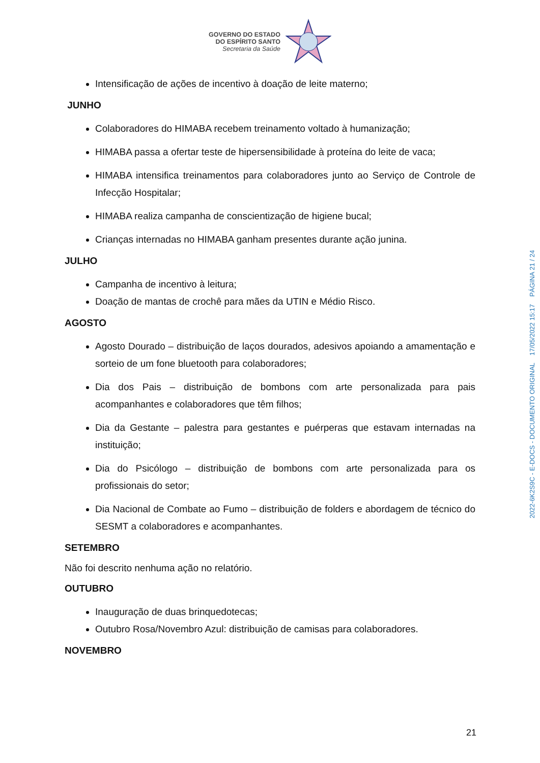GOVERNO DO ESTADO
DO ESPÍRITO SANTO
Secretaria da Saúde
Intensificação de ações de incentivo à doação de leite materno;
JUNHO
Colaboradores do HIMABA recebem treinamento voltado à humanização;
HIMABA passa a ofertar teste de hipersensibilidade à proteína do leite de vaca;
HIMABA intensifica treinamentos para colaboradores junto ao Serviço de Controle de Infecção Hospitalar;
HIMABA realiza campanha de conscientização de higiene bucal;
Crianças internadas no HIMABA ganham presentes durante ação junina.
JULHO
Campanha de incentivo à leitura;
Doação de mantas de crochê para mães da UTIN e Médio Risco.
AGOSTO
Agosto Dourado – distribuição de laços dourados, adesivos apoiando a amamentação e sorteio de um fone bluetooth para colaboradores;
Dia dos Pais – distribuição de bombons com arte personalizada para pais acompanhantes e colaboradores que têm filhos;
Dia da Gestante – palestra para gestantes e puérperas que estavam internadas na instituição;
Dia do Psicólogo – distribuição de bombons com arte personalizada para os profissionais do setor;
Dia Nacional de Combate ao Fumo – distribuição de folders e abordagem de técnico do SESMT a colaboradores e acompanhantes.
SETEMBRO
Não foi descrito nenhuma ação no relatório.
OUTUBRO
Inauguração de duas brinquedotecas;
Outubro Rosa/Novembro Azul: distribuição de camisas para colaboradores.
NOVEMBRO
2022-6K2S9C - E-DOCS - DOCUMENTO ORIGINAL 17/05/2022 15:17 PÁGINA 21 / 24
21